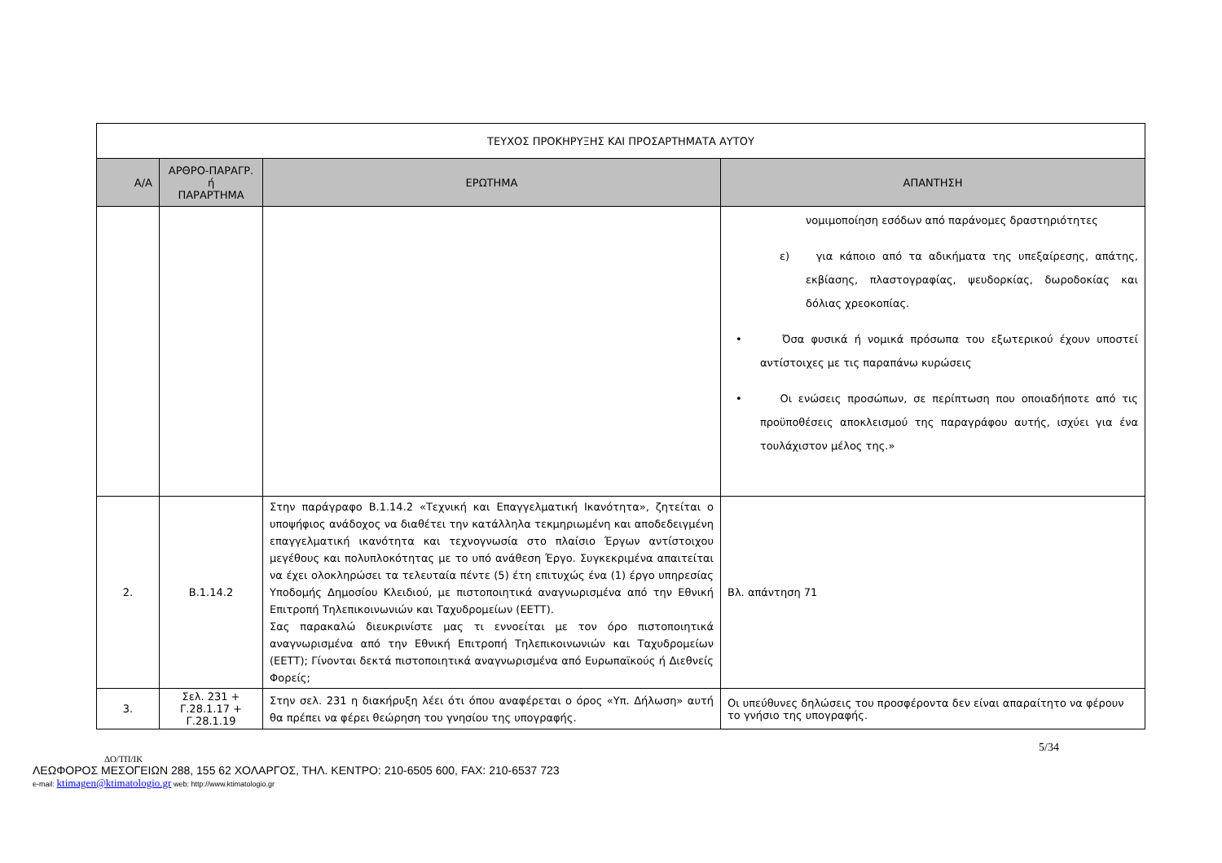| ΤΕΥΧΟΣ ΠΡΟΚΗΡΥΞΗΣ ΚΑΙ ΠΡΟΣΑΡΤΗΜΑΤΑ ΑΥΤΟΥ | | | |
| Α/Α | ΑΡΘΡΟ-ΠΑΡΑΓΡ. ή ΠΑΡΑΡΤΗΜΑ | ΕΡΩΤΗΜΑ | ΑΠΑΝΤΗΣΗ |
| | | | νομιμοποίηση εσόδων από παράνομες δραστηριότητες ε) για κάποιο από τα αδικήματα της υπεξαίρεσης, απάτης, εκβίασης, πλαστογραφίας, ψευδορκίας, δωροδοκίας και δόλιας χρεοκοπίας. • Όσα φυσικά ή νομικά πρόσωπα του εξωτερικού έχουν υποστεί αντίστοιχες με τις παραπάνω κυρώσεις • Οι ενώσεις προσώπων, σε περίπτωση που οποιαδήποτε από τις προϋποθέσεις αποκλεισμού της παραγράφου αυτής, ισχύει για ένα τουλάχιστον μέλος της.» |
| 2. | Β.1.14.2 | Στην παράγραφο Β.1.14.2 «Τεχνική και Επαγγελματική Ικανότητα», ζητείται ο υποψήφιος ανάδοχος να διαθέτει την κατάλληλα τεκμηριωμένη και αποδεδειγμένη επαγγελματική ικανότητα και τεχνογνωσία στο πλαίσιο Έργων αντίστοιχου μεγέθους και πολυπλοκότητας με το υπό ανάθεση Έργο. Συγκεκριμένα απαιτείται να έχει ολοκληρώσει τα τελευταία πέντε (5) έτη επιτυχώς ένα (1) έργο υπηρεσίας Υποδομής Δημοσίου Κλειδιού, με πιστοποιητικά αναγνωρισμένα από την Εθνική Επιτροπή Τηλεπικοινωνιών και Ταχυδρομείων (ΕΕΤΤ). Σας παρακαλώ διευκρινίστε μας τι εννοείται με τον όρο πιστοποιητικά αναγνωρισμένα από την Εθνική Επιτροπή Τηλεπικοινωνιών και Ταχυδρομείων (ΕΕΤΤ); Γίνονται δεκτά πιστοποιητικά αναγνωρισμένα από Ευρωπαϊκούς ή Διεθνείς Φορείς; | Βλ. απάντηση 71 |
| 3. | Σελ. 231 + Γ.28.1.17 + Γ.28.1.19 | Στην σελ. 231 η διακήρυξη λέει ότι όπου αναφέρεται ο όρος «Υπ. Δήλωση» αυτή θα πρέπει να φέρει θεώρηση του γνησίου της υπογραφής. | Οι υπεύθυνες δηλώσεις του προσφέροντα δεν είναι απαραίτητο να φέρουν το γνήσιο της υπογραφής. |
5/34
ΔΟ/ΤΠ/ΙΚ
ΛΕΩΦΟΡΟΣ ΜΕΣΟΓΕΙΩΝ 288, 155 62 ΧΟΛΑΡΓΟΣ, ΤΗΛ. ΚΕΝΤΡΟ: 210-6505 600, FAX: 210-6537 723
e-mail: ktimagen@ktimatologio.gr web: http://www.ktimatologio.gr